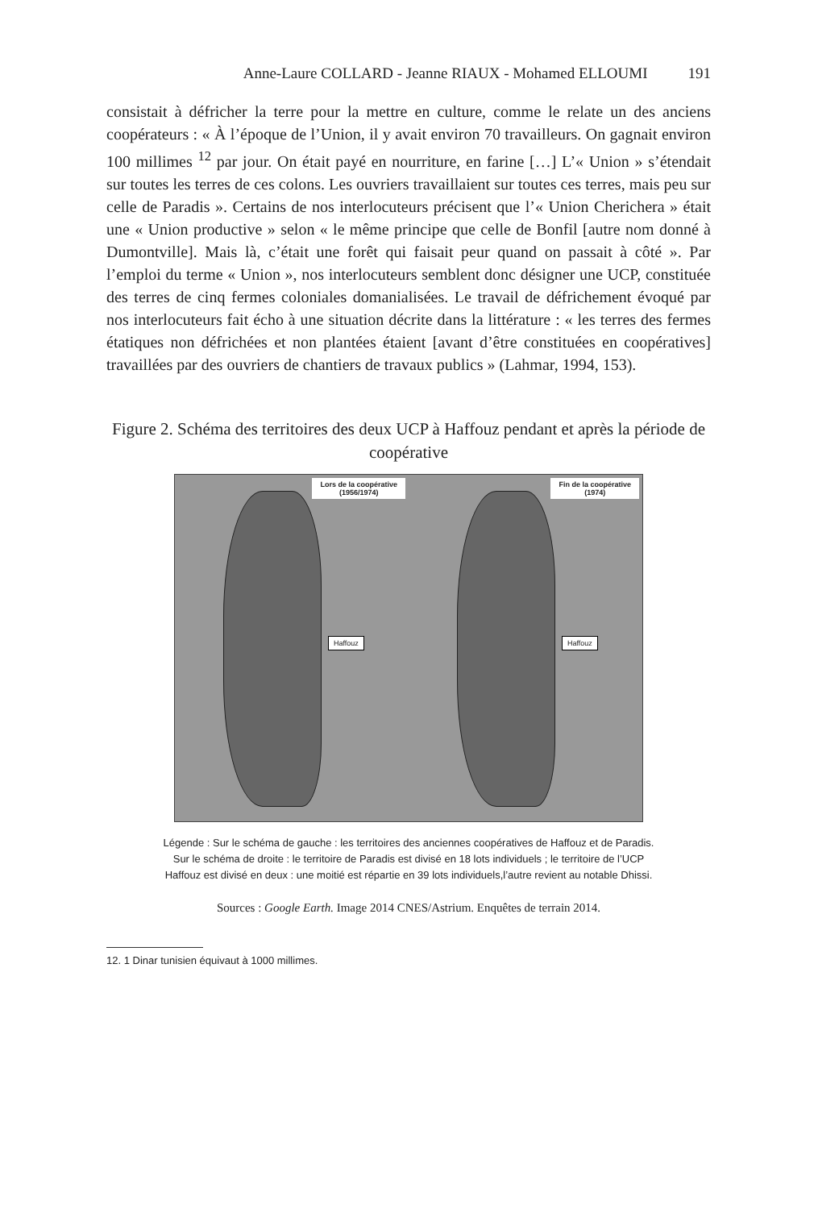Anne-Laure COLLARD - Jeanne RIAUX - Mohamed ELLOUMI 191
consistait à défricher la terre pour la mettre en culture, comme le relate un des anciens coopérateurs : « À l’époque de l’Union, il y avait environ 70 travailleurs. On gagnait environ 100 millimes <sup>12</sup> par jour. On était payé en nourriture, en farine […] L’« Union » s’étendait sur toutes les terres de ces colons. Les ouvriers travaillaient sur toutes ces terres, mais peu sur celle de Paradis ». Certains de nos interlocuteurs précisent que l’« Union Cherichera » était une « Union productive » selon « le même principe que celle de Bonfil [autre nom donné à Dumontville]. Mais là, c’était une forêt qui faisait peur quand on passait à côté ». Par l’emploi du terme « Union », nos interlocuteurs semblent donc désigner une UCP, constituée des terres de cinq fermes coloniales domanialisées. Le travail de défrichement évoqué par nos interlocuteurs fait écho à une situation décrite dans la littérature : « les terres des fermes étatiques non défrichées et non plantées étaient [avant d’être constituées en coopératives] travaillées par des ouvriers de chantiers de travaux publics » (Lahmar, 1994, 153).
Figure 2. Schéma des territoires des deux UCP à Haffouz pendant et après la période de coopérative
Lors de la coopérative
(1956/1974)
Haffouz
Fin de la coopérative
(1974)
Haffouz
Légende : Sur le schéma de gauche : les territoires des anciennes coopératives de Haffouz et de Paradis.
Sur le schéma de droite : le territoire de Paradis est divisé en 18 lots individuels ; le territoire de l’UCP
Haffouz est divisé en deux : une moitié est répartie en 39 lots individuels,l’autre revient au notable Dhissi.
Sources : Google Earth. Image 2014 CNES/Astrium. Enquêtes de terrain 2014.
12. 1 Dinar tunisien équivaut à 1000 millimes.